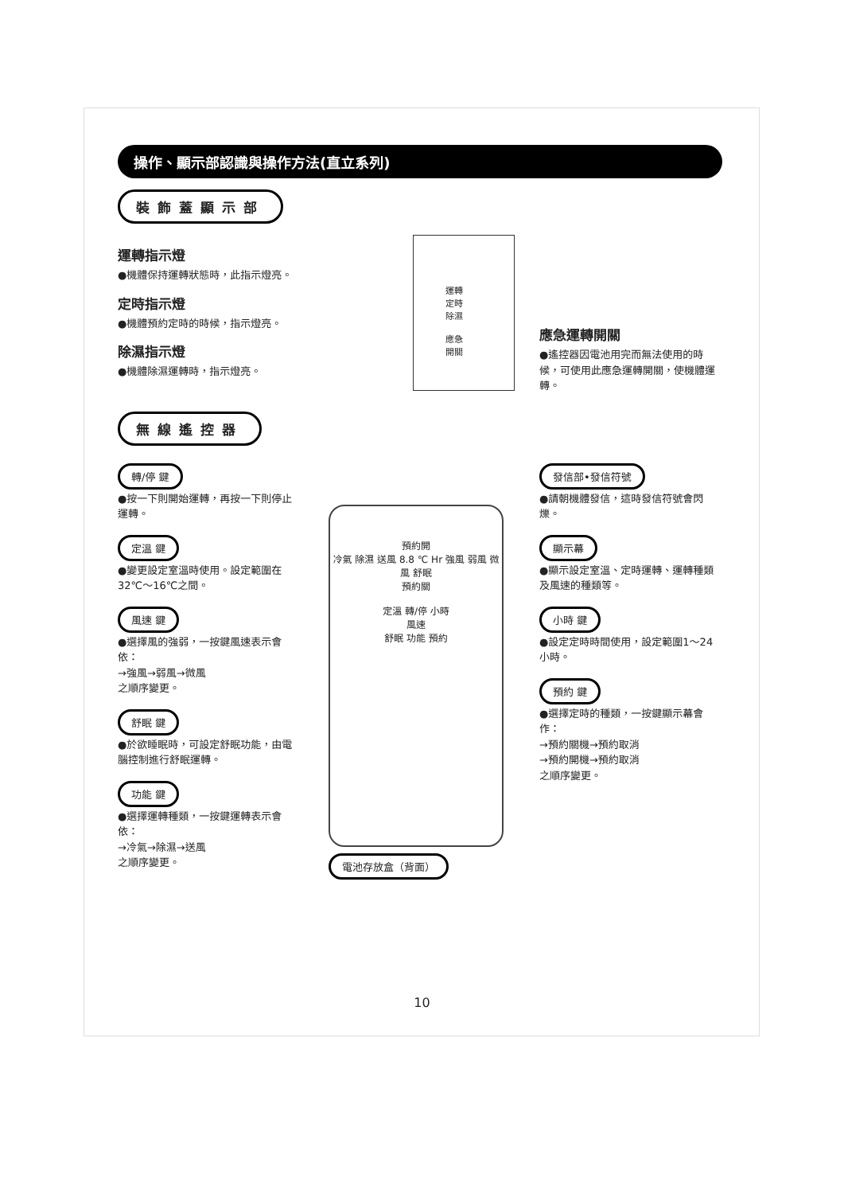操作、顯示部認識與操作方法(直立系列)
裝飾蓋顯示部
運轉指示燈
●機體保持運轉狀態時，此指示燈亮。
定時指示燈
●機體預約定時的時候，指示燈亮。
除濕指示燈
●機體除濕運轉時，指示燈亮。
運轉
定時
除濕
應急
開關
應急運轉開關
●遙控器因電池用完而無法使用的時候，可使用此應急運轉開關，使機體運轉。
無線遙控器
轉/停 鍵
●按一下則開始運轉，再按一下則停止運轉。
定溫 鍵
●變更設定室溫時使用。設定範圍在 32℃～16℃之間。
風速 鍵
●選擇風的強弱，一按鍵風速表示會依：
→強風→弱風→微風
之順序變更。
舒眠 鍵
●於欲睡眠時，可設定舒眠功能，由電腦控制進行舒眠運轉。
功能 鍵
●選擇運轉種類，一按鍵運轉表示會依：
→冷氣→除濕→送風
之順序變更。
預約開
冷氣 除濕 送風 8.8 ℃ Hr 強風 弱風 微風 舒眠
預約關
定溫 轉/停 小時
風速
舒眠 功能 預約
電池存放盒（背面）
發信部•發信符號
●請朝機體發信，這時發信符號會閃爍。
顯示幕
●顯示設定室溫、定時運轉、運轉種類及風速的種類等。
小時 鍵
●設定定時時間使用，設定範圍1～24 小時。
預約 鍵
●選擇定時的種類，一按鍵顯示幕會作：
→預約關機→預約取消
→預約開機→預約取消
之順序變更。
10